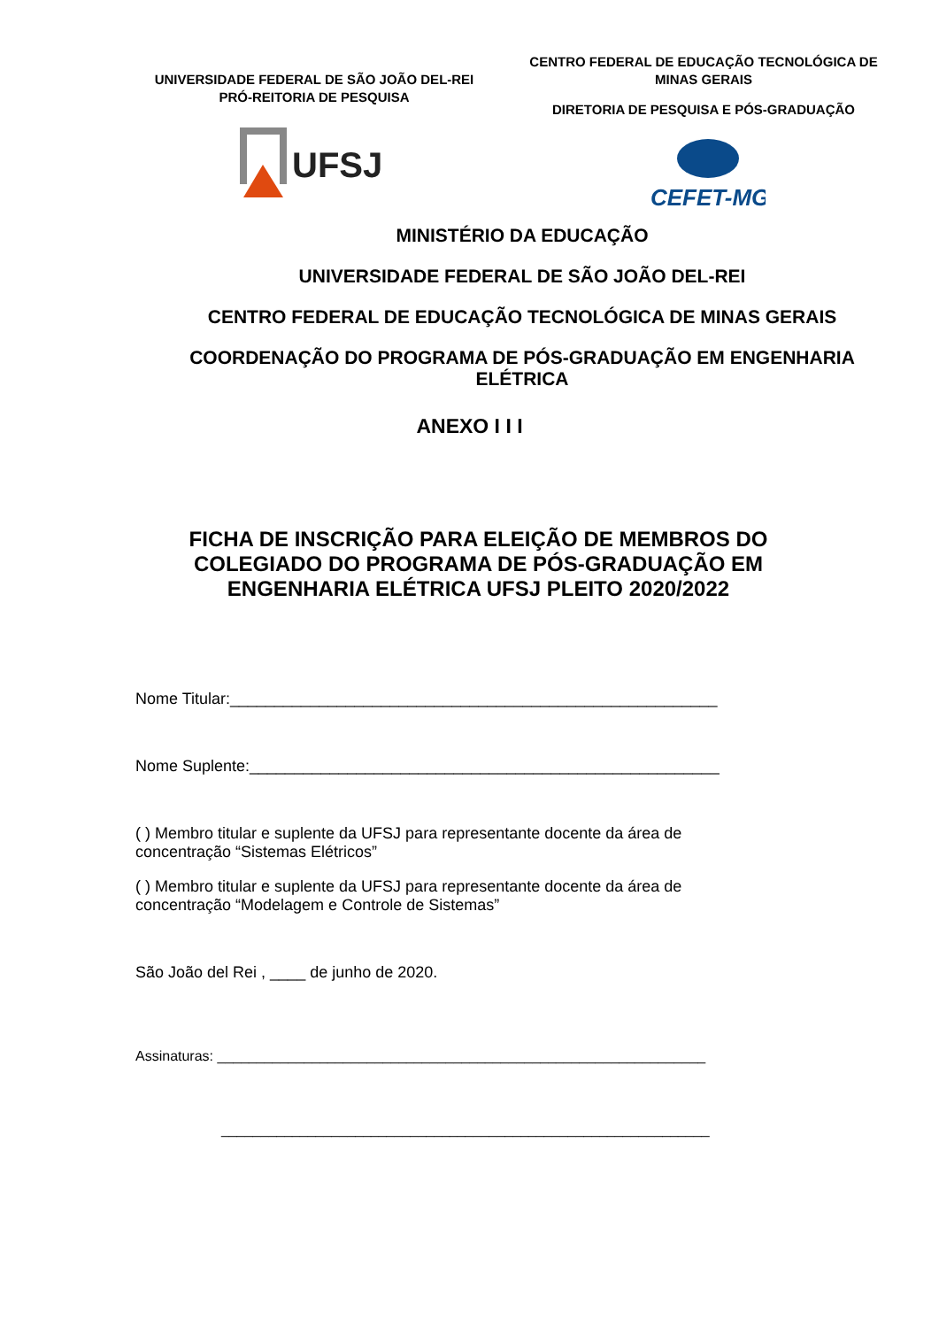UNIVERSIDADE FEDERAL DE SÃO JOÃO DEL-REI
PRÓ-REITORIA DE PESQUISA
UFSJ
CENTRO FEDERAL DE EDUCAÇÃO TECNOLÓGICA DE MINAS GERAIS
DIRETORIA DE PESQUISA E PÓS-GRADUAÇÃO
CEFET-MG
MINISTÉRIO DA EDUCAÇÃO
UNIVERSIDADE FEDERAL DE SÃO JOÃO DEL-REI
CENTRO FEDERAL DE EDUCAÇÃO TECNOLÓGICA DE MINAS GERAIS
COORDENAÇÃO DO PROGRAMA DE PÓS-GRADUAÇÃO EM ENGENHARIA ELÉTRICA
ANEXO I I I
FICHA DE INSCRIÇÃO PARA ELEIÇÃO DE MEMBROS DO COLEGIADO DO PROGRAMA DE PÓS-GRADUAÇÃO EM ENGENHARIA ELÉTRICA UFSJ PLEITO 2020/2022
Nome Titular:_______________________________________________________
Nome Suplente:_____________________________________________________
( ) Membro titular e suplente da UFSJ para representante docente da área de concentração “Sistemas Elétricos”
( ) Membro titular e suplente da UFSJ para representante docente da área de concentração “Modelagem e Controle de Sistemas”
São João del Rei , ____ de junho de 2020.
Assinaturas: ______________________________________________________________
______________________________________________________________